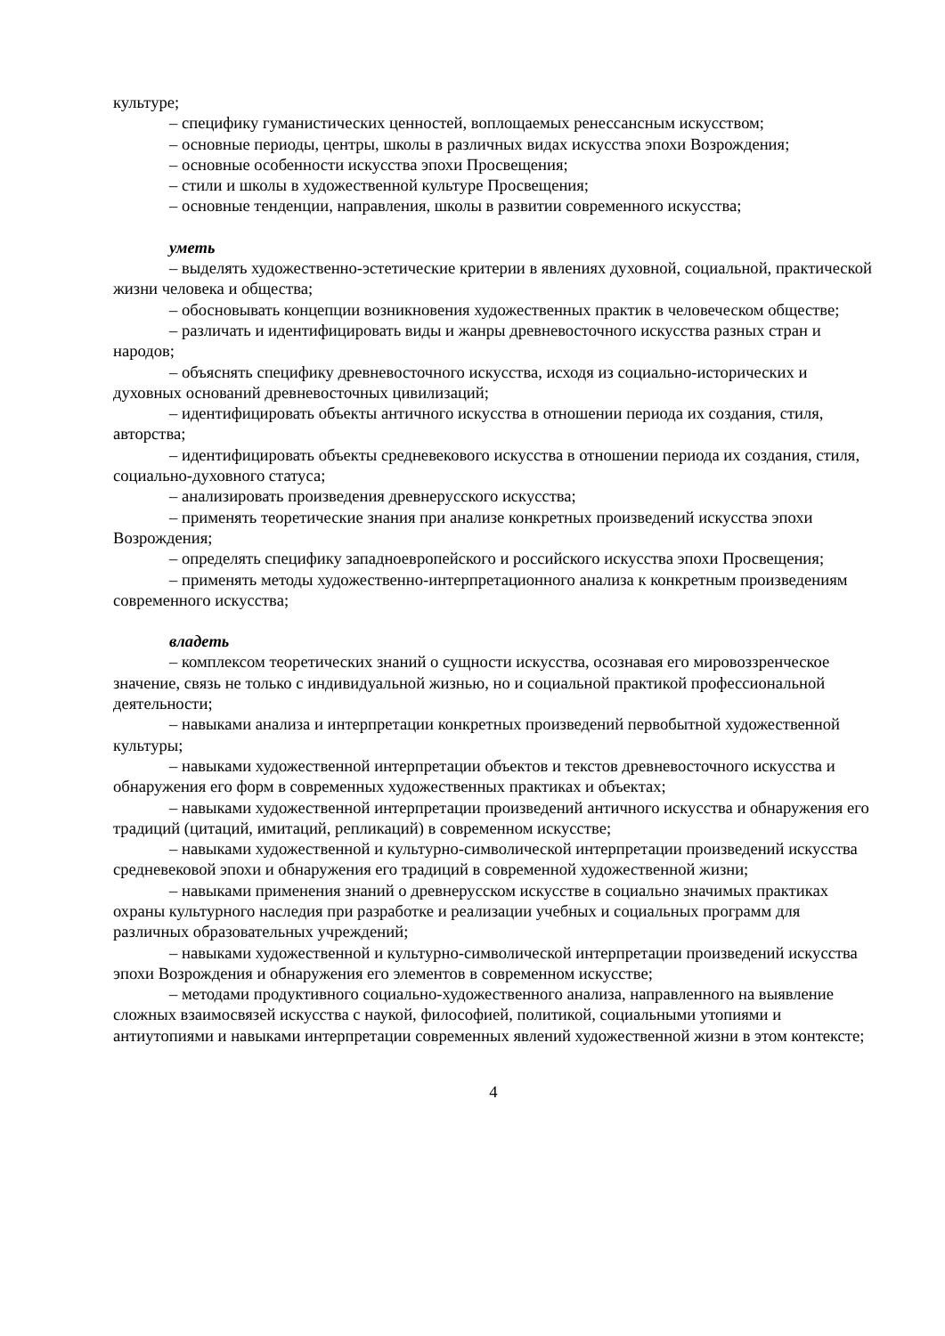культуре;
– специфику гуманистических ценностей, воплощаемых ренессансным искусством;
– основные периоды, центры, школы в различных видах искусства эпохи Возрождения;
– основные особенности искусства эпохи Просвещения;
– стили и школы в художественной культуре Просвещения;
– основные тенденции, направления, школы в развитии современного искусства;
уметь
– выделять художественно-эстетические критерии в явлениях духовной, социальной, практической жизни человека и общества;
– обосновывать концепции возникновения художественных практик в человеческом обществе;
– различать и идентифицировать виды и жанры древневосточного искусства разных стран и народов;
– объяснять специфику древневосточного искусства, исходя из социально-исторических и духовных оснований древневосточных цивилизаций;
– идентифицировать объекты античного искусства в отношении периода их создания, стиля, авторства;
– идентифицировать объекты средневекового искусства в отношении периода их создания, стиля, социально-духовного статуса;
– анализировать произведения древнерусского искусства;
– применять теоретические знания при анализе конкретных произведений искусства эпохи Возрождения;
– определять специфику западноевропейского и российского искусства эпохи Просвещения;
– применять методы художественно-интерпретационного анализа к конкретным произведениям современного искусства;
владеть
– комплексом теоретических знаний о сущности искусства, осознавая его мировоззренческое значение, связь не только с индивидуальной жизнью, но и социальной практикой профессиональной деятельности;
– навыками анализа и интерпретации конкретных произведений первобытной художественной культуры;
– навыками художественной интерпретации объектов и текстов древневосточного искусства и обнаружения его форм в современных художественных практиках и объектах;
– навыками художественной интерпретации произведений античного искусства и обнаружения его традиций (цитаций, имитаций, репликаций) в современном искусстве;
– навыками художественной и культурно-символической интерпретации произведений искусства средневековой эпохи и обнаружения его традиций в современной художественной жизни;
– навыками применения знаний о древнерусском искусстве в социально значимых практиках охраны культурного наследия при разработке и реализации учебных и социальных программ для различных образовательных учреждений;
– навыками художественной и культурно-символической интерпретации произведений искусства эпохи Возрождения и обнаружения его элементов в современном искусстве;
– методами продуктивного социально-художественного анализа, направленного на выявление сложных взаимосвязей искусства с наукой, философией, политикой, социальными утопиями и антиутопиями и навыками интерпретации современных явлений художественной жизни в этом контексте;
4